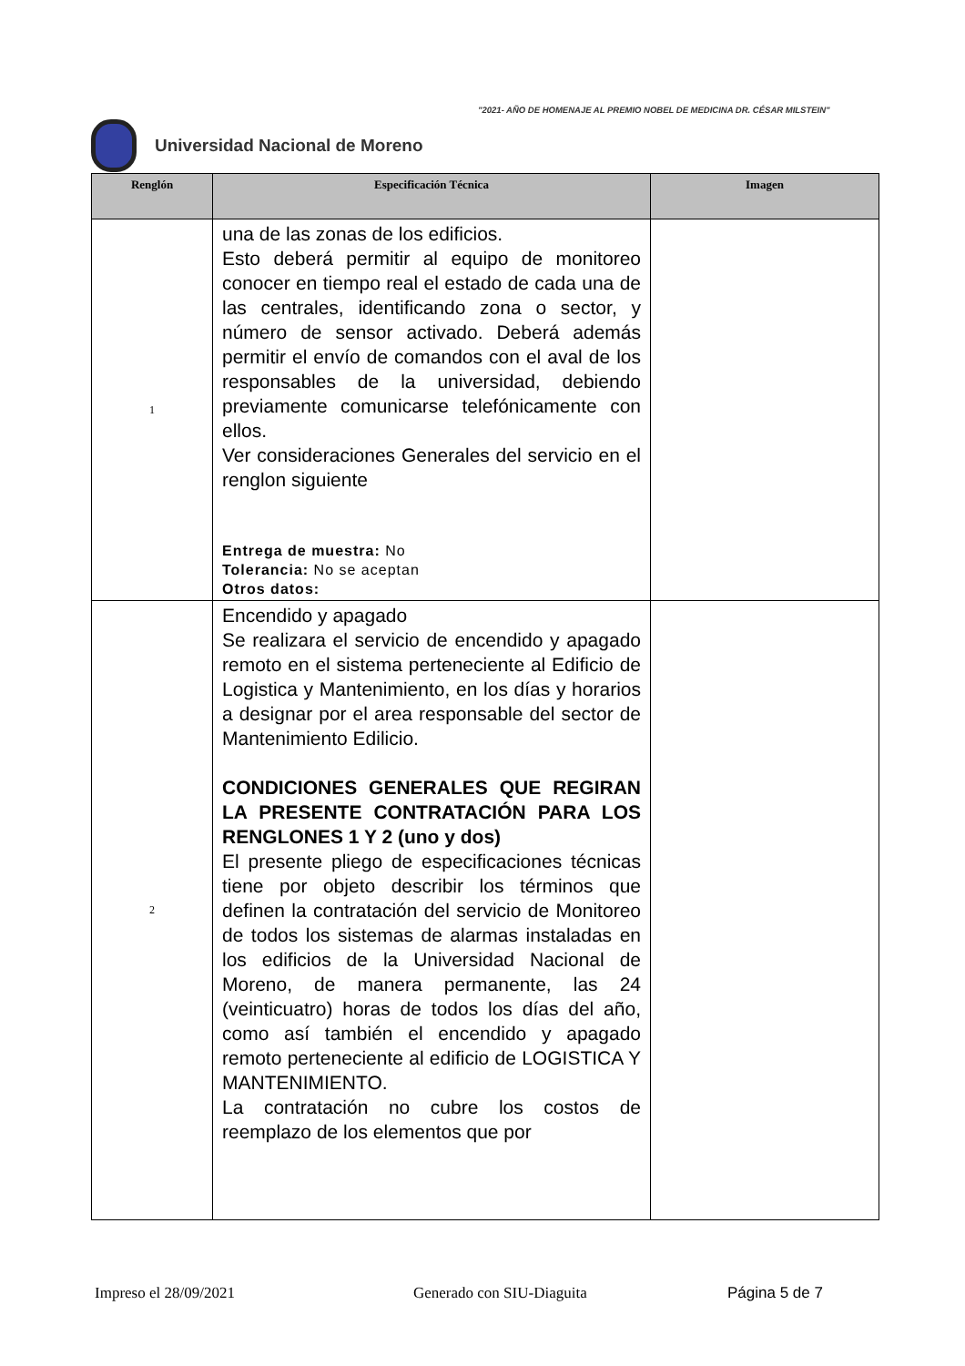"2021- AÑO DE HOMENAJE AL PREMIO NOBEL DE MEDICINA DR. CÉSAR MILSTEIN"
Universidad Nacional de Moreno
| Renglón | Especificación Técnica | Imagen |
| --- | --- | --- |
| 1 | una de las zonas de los edificios. Esto deberá permitir al equipo de monitoreo conocer en tiempo real el estado de cada una de las centrales, identificando zona o sector, y número de sensor activado. Deberá además permitir el envío de comandos con el aval de los responsables de la universidad, debiendo previamente comunicarse telefónicamente con ellos. Ver consideraciones Generales del servicio en el renglon siguiente Entrega de muestra: No Tolerancia: No se aceptan Otros datos: | |
| 2 | Encendido y apagado Se realizara el servicio de encendido y apagado remoto en el sistema perteneciente al Edificio de Logistica y Mantenimiento, en los días y horarios a designar por el area responsable del sector de Mantenimiento Edilicio. CONDICIONES GENERALES QUE REGIRAN LA PRESENTE CONTRATACIÓN PARA LOS RENGLONES 1 Y 2 (uno y dos) El presente pliego de especificaciones técnicas tiene por objeto describir los términos que definen la contratación del servicio de Monitoreo de todos los sistemas de alarmas instaladas en los edificios de la Universidad Nacional de Moreno, de manera permanente, las 24 (veinticuatro) horas de todos los días del año, como así también el encendido y apagado remoto perteneciente al edificio de LOGISTICA Y MANTENIMIENTO. La contratación no cubre los costos de reemplazo de los elementos que por | |
Impreso el 28/09/2021 Generado con SIU-Diaguita Página 5 de 7